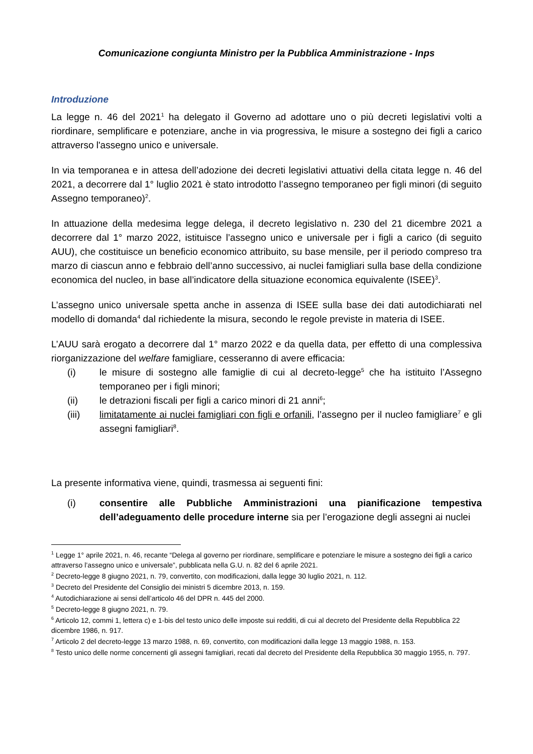Comunicazione congiunta Ministro per la Pubblica Amministrazione - Inps
Introduzione
La legge n. 46 del 2021<sup>1</sup> ha delegato il Governo ad adottare uno o più decreti legislativi volti a riordinare, semplificare e potenziare, anche in via progressiva, le misure a sostegno dei figli a carico attraverso l'assegno unico e universale.
In via temporanea e in attesa dell’adozione dei decreti legislativi attuativi della citata legge n. 46 del 2021, a decorrere dal 1° luglio 2021 è stato introdotto l’assegno temporaneo per figli minori (di seguito Assegno temporaneo)<sup>2</sup>.
In attuazione della medesima legge delega, il decreto legislativo n. 230 del 21 dicembre 2021 a decorrere dal 1° marzo 2022, istituisce l’assegno unico e universale per i figli a carico (di seguito AUU), che costituisce un beneficio economico attribuito, su base mensile, per il periodo compreso tra marzo di ciascun anno e febbraio dell’anno successivo, ai nuclei famigliari sulla base della condizione economica del nucleo, in base all’indicatore della situazione economica equivalente (ISEE)<sup>3</sup>.
L’assegno unico universale spetta anche in assenza di ISEE sulla base dei dati autodichiarati nel modello di domanda<sup>4</sup> dal richiedente la misura, secondo le regole previste in materia di ISEE.
L’AUU sarà erogato a decorrere dal 1° marzo 2022 e da quella data, per effetto di una complessiva riorganizzazione del welfare famigliare, cesseranno di avere efficacia:
(i) le misure di sostegno alle famiglie di cui al decreto-legge<sup>5</sup> che ha istituito l’Assegno temporaneo per i figli minori;
(ii) le detrazioni fiscali per figli a carico minori di 21 anni<sup>6</sup>;
(iii) limitatamente ai nuclei famigliari con figli e orfanili, l’assegno per il nucleo famigliare<sup>7</sup> e gli assegni famigliari<sup>8</sup>.
La presente informativa viene, quindi, trasmessa ai seguenti fini:
(i) consentire alle Pubbliche Amministrazioni una pianificazione tempestiva dell’adeguamento delle procedure interne sia per l’erogazione degli assegni ai nuclei
<sup>1</sup> Legge 1° aprile 2021, n. 46, recante “Delega al governo per riordinare, semplificare e potenziare le misure a sostegno dei figli a carico attraverso l’assegno unico e universale”, pubblicata nella G.U. n. 82 del 6 aprile 2021.
<sup>2</sup> Decreto-legge 8 giugno 2021, n. 79, convertito, con modificazioni, dalla legge 30 luglio 2021, n. 112.
<sup>3</sup> Decreto del Presidente del Consiglio dei ministri 5 dicembre 2013, n. 159.
<sup>4</sup> Autodichiarazione ai sensi dell’articolo 46 del DPR n. 445 del 2000.
<sup>5</sup> Decreto-legge 8 giugno 2021, n. 79.
<sup>6</sup> Articolo 12, commi 1, lettera c) e 1-bis del testo unico delle imposte sui redditi, di cui al decreto del Presidente della Repubblica 22 dicembre 1986, n. 917.
<sup>7</sup> Articolo 2 del decreto-legge 13 marzo 1988, n. 69, convertito, con modificazioni dalla legge 13 maggio 1988, n. 153.
<sup>8</sup> Testo unico delle norme concernenti gli assegni famigliari, recati dal decreto del Presidente della Repubblica 30 maggio 1955, n. 797.